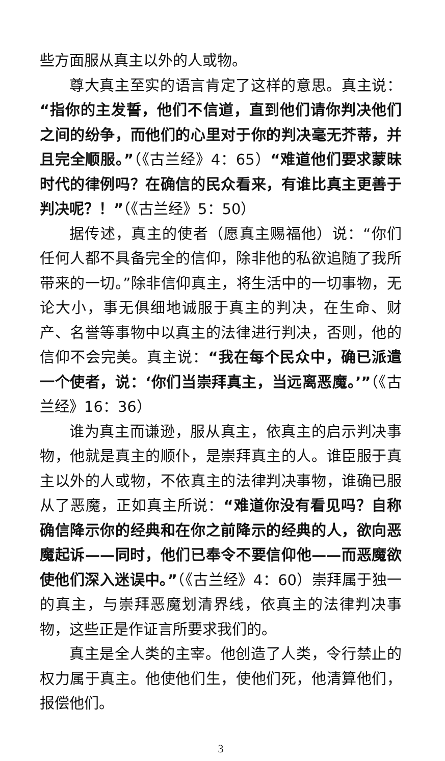些方面服从真主以外的人或物。
尊大真主至实的语言肯定了这样的意思。真主说：“指你的主发誓，他们不信道，直到他们请你判决他们之间的纷争，而他们的心里对于你的判决毫无芥蒂，并且完全顺服。”（《古兰经》4：65）“难道他们要求蒙昧时代的律例吗？在确信的民众看来，有谁比真主更善于判决呢？！”（《古兰经》5：50）
据传述，真主的使者（愿真主赐福他）说：“你们任何人都不具备完全的信仰，除非他的私欲追随了我所带来的一切。”除非信仰真主，将生活中的一切事物，无论大小，事无俱细地诚服于真主的判决，在生命、财产、名誉等事物中以真主的法律进行判决，否则，他的信仰不会完美。真主说：“我在每个民众中，确已派遣一个使者，说：‘你们当崇拜真主，当远离恶魔。’”（《古兰经》16：36）
谁为真主而谦逊，服从真主，依真主的启示判决事物，他就是真主的顺仆，是崇拜真主的人。谁臣服于真主以外的人或物，不依真主的法律判决事物，谁确已服从了恶魔，正如真主所说：“难道你没有看见吗？自称确信降示你的经典和在你之前降示的经典的人，欲向恶魔起诉——同时，他们已奉令不要信仰他——而恶魔欲使他们深入迷误中。”（《古兰经》4：60）崇拜属于独一的真主，与崇拜恶魔划清界线，依真主的法律判决事物，这些正是作证言所要求我们的。
真主是全人类的主宰。他创造了人类，令行禁止的权力属于真主。他使他们生，使他们死，他清算他们，报偿他们。
3